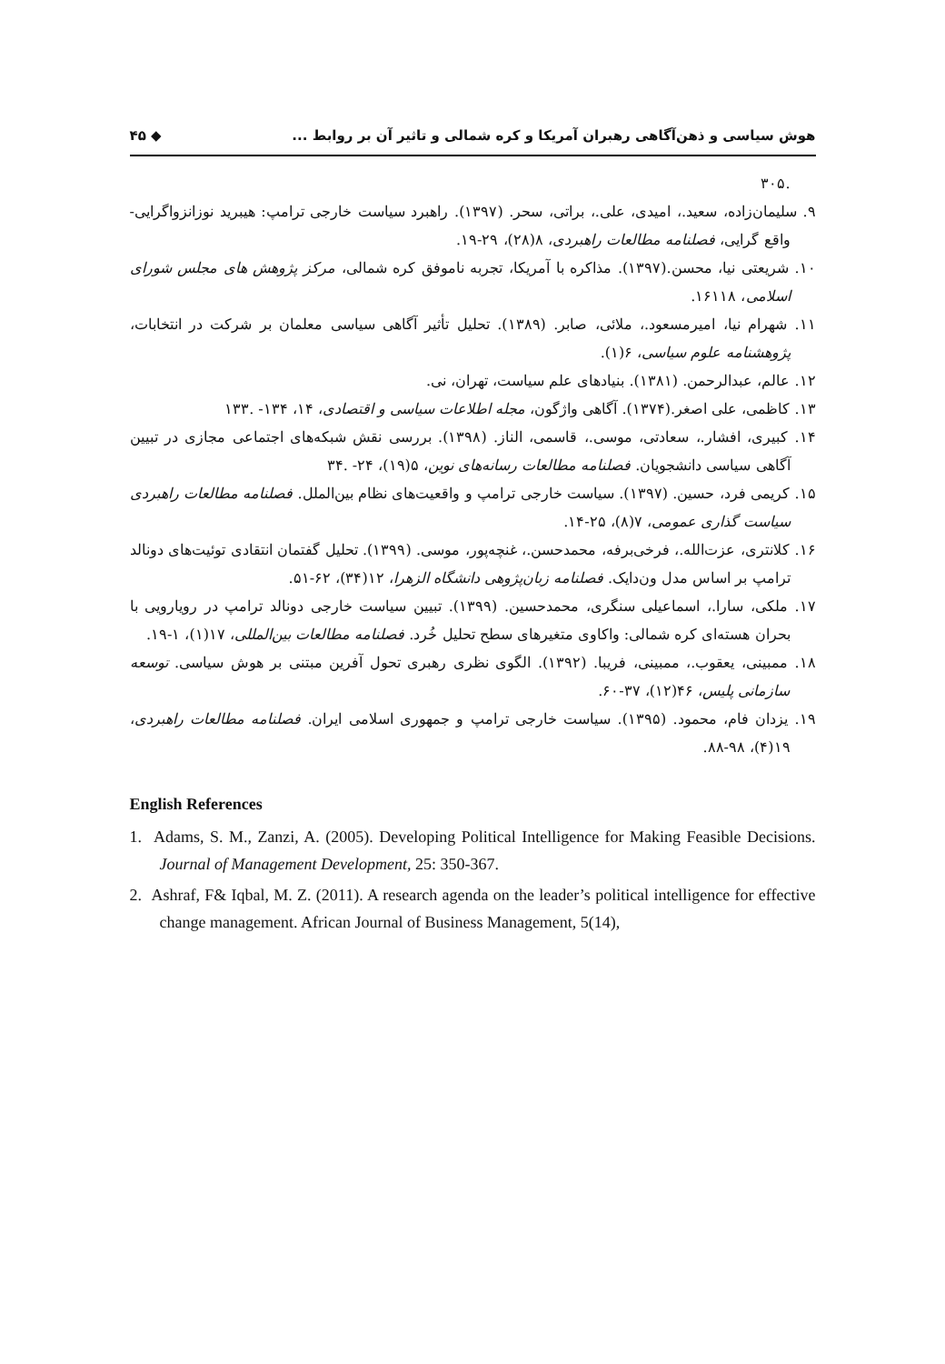هوش سیاسی و ذهن‌آگاهی رهبران آمریکا و کره شمالی و تاثیر آن بر روابط ... ◆ ۴۵
.۳۰۵
۹. سلیمان‌زاده، سعید.، امیدی، علی.، براتی، سحر. (۱۳۹۷). راهبرد سیاست خارجی ترامپ: هیبرید نوزانزواگرایی- واقع گرایی، فصلنامه مطالعات راهبردی، ۸(۲۸)، ۲۹-۱۹.
۱۰. شریعتی نیا، محسن.(۱۳۹۷). مذاکره با آمریکا، تجربه ناموفق کره شمالی، مرکز پژوهش های مجلس شورای اسلامی، ۱۶۱۱۸.
۱۱. شهرام نیا، امیرمسعود.، ملائی، صابر. (۱۳۸۹). تحلیل تأثیر آگاهی سیاسی معلمان بر شرکت در انتخابات، پژوهشنامه علوم سیاسی، ۶(۱).
۱۲. عالم، عبدالرحمن. (۱۳۸۱). بنیادهای علم سیاست، تهران، نی.
۱۳. کاظمی، علی اصغر.(۱۳۷۴). آگاهی واژگون، مجله اطلاعات سیاسی و اقتصادی، ۱۴، ۱۳۴- .۱۳۳
۱۴. کبیری، افشار.، سعادتی، موسی.، قاسمی، الناز. (۱۳۹۸). بررسی نقش شبکه‌های اجتماعی مجازی در تبیین آگاهی سیاسی دانشجویان. فصلنامه مطالعات رسانه‌های نوین، ۵(۱۹)، ۲۴- .۳۴
۱۵. کریمی فرد، حسین. (۱۳۹۷). سیاست خارجی ترامپ و واقعیت‌های نظام بین‌الملل. فصلنامه مطالعات راهبردی سیاست گذاری عمومی، ۷(۸)، ۲۵-۱۴.
۱۶. کلانتری، عزت‌الله.، فرخی‌برفه، محمدحسن.، غنچه‌پور، موسی. (۱۳۹۹). تحلیل گفتمان انتقادی توئیت‌های دونالد ترامپ بر اساس مدل ون‌دایک. فصلنامه زبان‌پژوهی دانشگاه الزهرا، ۱۲(۳۴)، ۶۲-۵۱.
۱۷. ملکی، سارا.، اسماعیلی سنگری، محمدحسین. (۱۳۹۹). تبیین سیاست خارجی دونالد ترامپ در رویارویی با بحران هسته‌ای کره شمالی: واکاوی متغیرهای سطح تحلیل خُرد. فصلنامه مطالعات بین‌المللی، ۱۷(۱)، ۱-۱۹.
۱۸. ممبینی، یعقوب.، ممبینی، فریبا. (۱۳۹۲). الگوی نظری رهبری تحول آفرین مبتنی بر هوش سیاسی. توسعه سازمانی پلیس، ۴۶(۱۲)، ۳۷-۶۰.
۱۹. یزدان فام، محمود. (۱۳۹۵). سیاست خارجی ترامپ و جمهوری اسلامی ایران. فصلنامه مطالعات راهبردی، ۱۹(۴)، ۹۸-۸۸.
English References
1. Adams, S. M., Zanzi, A. (2005). Developing Political Intelligence for Making Feasible Decisions. Journal of Management Development, 25: 350-367.
2. Ashraf, F& Iqbal, M. Z. (2011). A research agenda on the leader’s political intelligence for effective change management. African Journal of Business Management, 5(14),